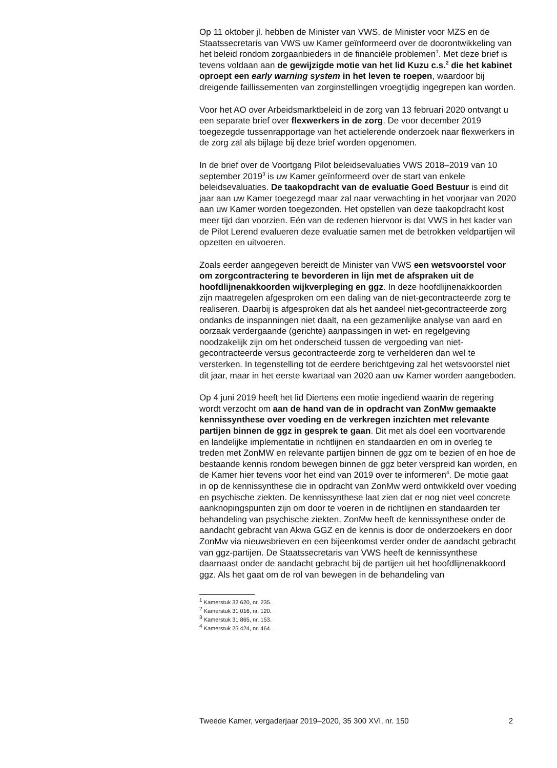Op 11 oktober jl. hebben de Minister van VWS, de Minister voor MZS en de Staatssecretaris van VWS uw Kamer geïnformeerd over de doorontwikkeling van het beleid rondom zorgaanbieders in de financiële problemen<sup>1</sup>. Met deze brief is tevens voldaan aan de gewijzigde motie van het lid Kuzu c.s.<sup>2</sup> die het kabinet oproept een early warning system in het leven te roepen, waardoor bij dreigende faillissementen van zorginstellingen vroegtijdig ingegrepen kan worden.
Voor het AO over Arbeidsmarktbeleid in de zorg van 13 februari 2020 ontvangt u een separate brief over flexwerkers in de zorg. De voor december 2019 toegezegde tussenrapportage van het actielerende onderzoek naar flexwerkers in de zorg zal als bijlage bij deze brief worden opgenomen.
In de brief over de Voortgang Pilot beleidsevaluaties VWS 2018–2019 van 10 september 2019<sup>3</sup> is uw Kamer geïnformeerd over de start van enkele beleidsevaluaties. De taakopdracht van de evaluatie Goed Bestuur is eind dit jaar aan uw Kamer toegezegd maar zal naar verwachting in het voorjaar van 2020 aan uw Kamer worden toegezonden. Het opstellen van deze taakopdracht kost meer tijd dan voorzien. Eén van de redenen hiervoor is dat VWS in het kader van de Pilot Lerend evalueren deze evaluatie samen met de betrokken veldpartijen wil opzetten en uitvoeren.
Zoals eerder aangegeven bereidt de Minister van VWS een wetsvoorstel voor om zorgcontractering te bevorderen in lijn met de afspraken uit de hoofdlijnenakkoorden wijkverpleging en ggz. In deze hoofdlijnenakkoorden zijn maatregelen afgesproken om een daling van de niet-gecontracteerde zorg te realiseren. Daarbij is afgesproken dat als het aandeel niet-gecontracteerde zorg ondanks de inspanningen niet daalt, na een gezamenlijke analyse van aard en oorzaak verdergaande (gerichte) aanpassingen in wet- en regelgeving noodzakelijk zijn om het onderscheid tussen de vergoeding van niet-gecontracteerde versus gecontracteerde zorg te verhelderen dan wel te versterken. In tegenstelling tot de eerdere berichtgeving zal het wetsvoorstel niet dit jaar, maar in het eerste kwartaal van 2020 aan uw Kamer worden aangeboden.
Op 4 juni 2019 heeft het lid Diertens een motie ingediend waarin de regering wordt verzocht om aan de hand van de in opdracht van ZonMw gemaakte kennissynthese over voeding en de verkregen inzichten met relevante partijen binnen de ggz in gesprek te gaan. Dit met als doel een voortvarende en landelijke implementatie in richtlijnen en standaarden en om in overleg te treden met ZonMW en relevante partijen binnen de ggz om te bezien of en hoe de bestaande kennis rondom bewegen binnen de ggz beter verspreid kan worden, en de Kamer hier tevens voor het eind van 2019 over te informeren<sup>4</sup>. De motie gaat in op de kennissynthese die in opdracht van ZonMw werd ontwikkeld over voeding en psychische ziekten. De kennissynthese laat zien dat er nog niet veel concrete aanknopingspunten zijn om door te voeren in de richtlijnen en standaarden ter behandeling van psychische ziekten. ZonMw heeft de kennissynthese onder de aandacht gebracht van Akwa GGZ en de kennis is door de onderzoekers en door ZonMw via nieuwsbrieven en een bijeenkomst verder onder de aandacht gebracht van ggz-partijen. De Staatssecretaris van VWS heeft de kennissynthese daarnaast onder de aandacht gebracht bij de partijen uit het hoofdlijnenakkoord ggz. Als het gaat om de rol van bewegen in de behandeling van
<sup>1</sup> Kamerstuk 32 620, nr. 235.
<sup>2</sup> Kamerstuk 31 016, nr. 120.
<sup>3</sup> Kamerstuk 31 865, nr. 153.
<sup>4</sup> Kamerstuk 25 424, nr. 464.
Tweede Kamer, vergaderjaar 2019–2020, 35 300 XVI, nr. 150 2